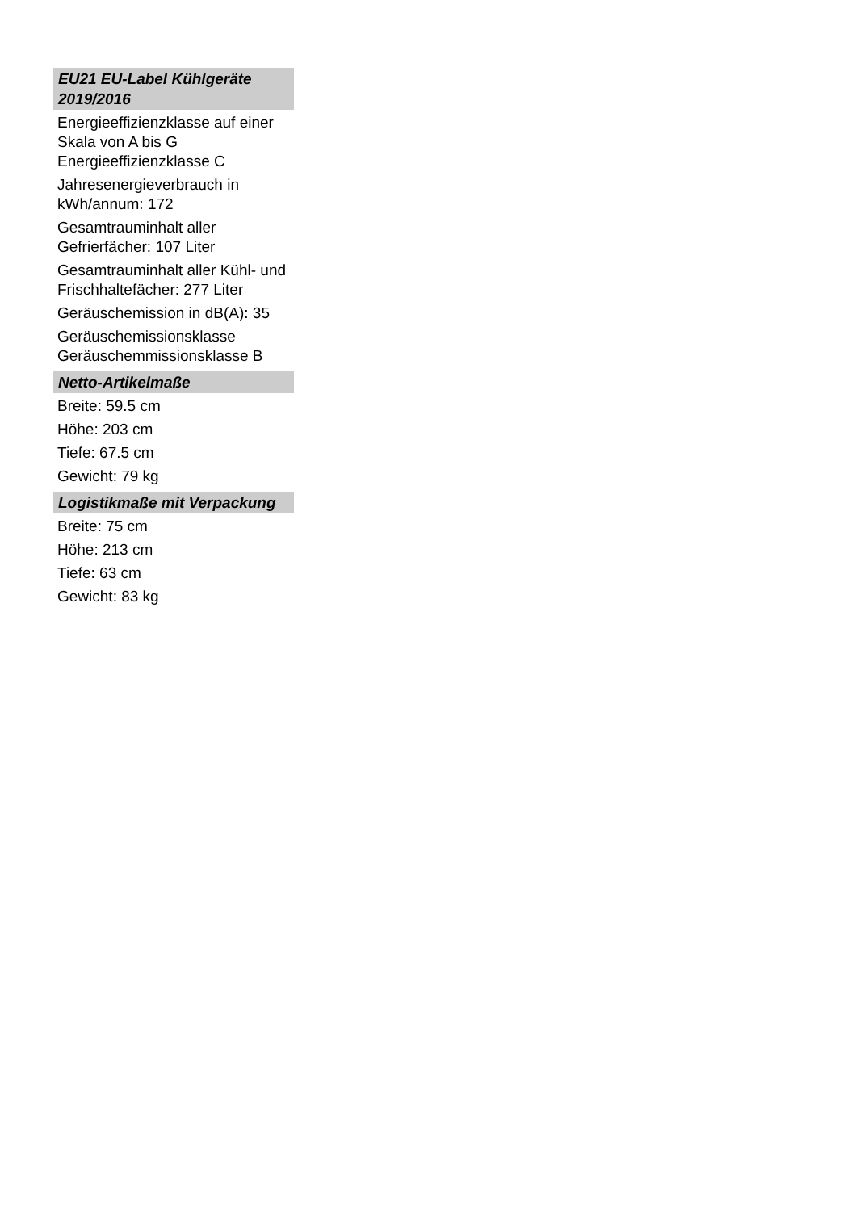EU21 EU-Label Kühlgeräte 2019/2016
Energieeffizienzklasse auf einer Skala von A bis G Energieeffizienzklasse C
Jahresenergieverbrauch in kWh/annum: 172
Gesamtrauminhalt aller Gefrierfächer: 107 Liter
Gesamtrauminhalt aller Kühl- und Frischhaltefächer: 277 Liter
Geräuschemission in dB(A): 35
Geräuschemissionsklasse Geräuschemmissionsklasse B
Netto-Artikelmaße
Breite: 59.5 cm
Höhe: 203 cm
Tiefe: 67.5 cm
Gewicht: 79 kg
Logistikmaße mit Verpackung
Breite: 75 cm
Höhe: 213 cm
Tiefe: 63 cm
Gewicht: 83 kg